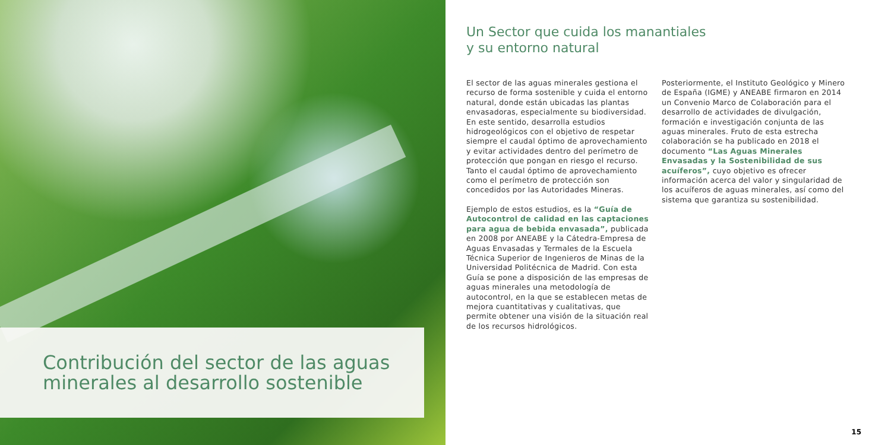Contribución del sector de las aguas
minerales al desarrollo sostenible
Un Sector que cuida los manantiales
y su entorno natural
El sector de las aguas minerales gestiona el recurso de forma sostenible y cuida el entorno natural, donde están ubicadas las plantas envasadoras, especialmente su biodiversidad. En este sentido, desarrolla estudios hidrogeológicos con el objetivo de respetar siempre el caudal óptimo de aprovechamiento y evitar actividades dentro del perímetro de protección que pongan en riesgo el recurso. Tanto el caudal óptimo de aprovechamiento como el perímetro de protección son concedidos por las Autoridades Mineras.
Ejemplo de estos estudios, es la “Guía de Autocontrol de calidad en las captaciones para agua de bebida envasada”, publicada en 2008 por ANEABE y la Cátedra-Empresa de Aguas Envasadas y Termales de la Escuela Técnica Superior de Ingenieros de Minas de la Universidad Politécnica de Madrid. Con esta Guía se pone a disposición de las empresas de aguas minerales una metodología de autocontrol, en la que se establecen metas de mejora cuantitativas y cualitativas, que permite obtener una visión de la situación real de los recursos hidrológicos.
Posteriormente, el Instituto Geológico y Minero de España (IGME) y ANEABE firmaron en 2014 un Convenio Marco de Colaboración para el desarrollo de actividades de divulgación, formación e investigación conjunta de las aguas minerales. Fruto de esta estrecha colaboración se ha publicado en 2018 el documento “Las Aguas Minerales Envasadas y la Sostenibilidad de sus acuíferos”, cuyo objetivo es ofrecer información acerca del valor y singularidad de los acuíferos de aguas minerales, así como del sistema que garantiza su sostenibilidad.
15